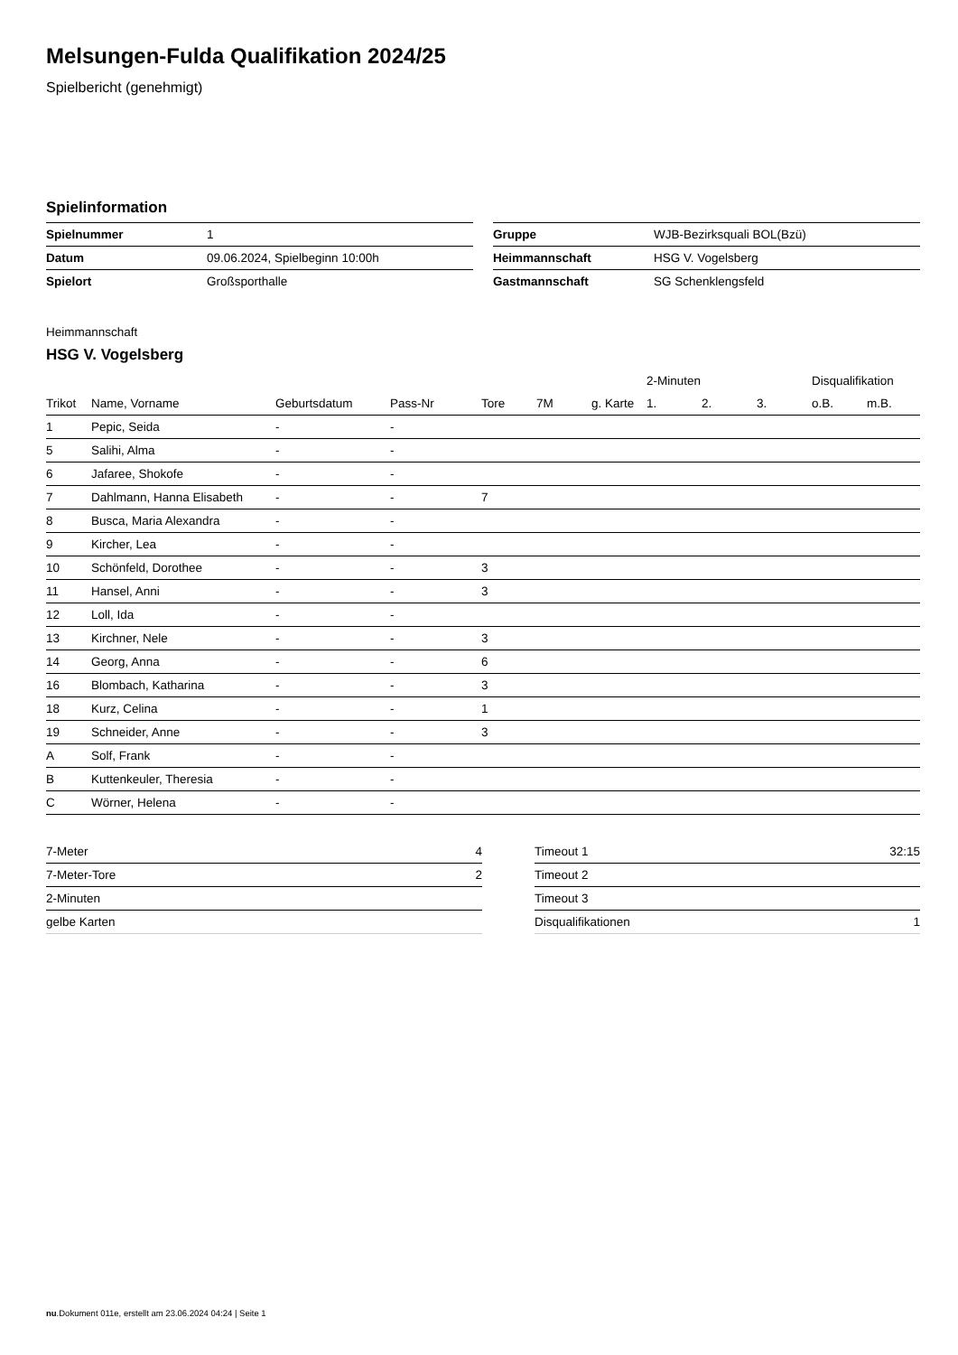Melsungen-Fulda Qualifikation 2024/25
Spielbericht (genehmigt)
Spielinformation
| Spielnummer | 1 |
| Datum | 09.06.2024, Spielbeginn 10:00h |
| Spielort | Großsporthalle |
| Gruppe | WJB-Bezirksquali BOL(Bzü) |
| Heimmannschaft | HSG V. Vogelsberg |
| Gastmannschaft | SG Schenklengsfeld |
Heimmannschaft
HSG V. Vogelsberg
| | | | | | | | 2-Minuten | | | Disqualifikation | |
| Trikot | Name, Vorname | Geburtsdatum | Pass-Nr | Tore | 7M | g. Karte | 1. | 2. | 3. | o.B. | m.B. |
| 1 | Pepic, Seida | - | - | | | | | | | | |
| 5 | Salihi, Alma | - | - | | | | | | | | |
| 6 | Jafaree, Shokofe | - | - | | | | | | | | |
| 7 | Dahlmann, Hanna Elisabeth | - | - | 7 | | | | | | | |
| 8 | Busca, Maria Alexandra | - | - | | | | | | | | |
| 9 | Kircher, Lea | - | - | | | | | | | | |
| 10 | Schönfeld, Dorothee | - | - | 3 | | | | | | | |
| 11 | Hansel, Anni | - | - | 3 | | | | | | | |
| 12 | Loll, Ida | - | - | | | | | | | | |
| 13 | Kirchner, Nele | - | - | 3 | | | | | | | |
| 14 | Georg, Anna | - | - | 6 | | | | | | | |
| 16 | Blombach, Katharina | - | - | 3 | | | | | | | |
| 18 | Kurz, Celina | - | - | 1 | | | | | | | |
| 19 | Schneider, Anne | - | - | 3 | | | | | | | |
| A | Solf, Frank | - | - | | | | | | | | |
| B | Kuttenkeuler, Theresia | - | - | | | | | | | | |
| C | Wörner, Helena | - | - | | | | | | | | |
| 7-Meter | 4 |
| 7-Meter-Tore | 2 |
| 2-Minuten | |
| gelbe Karten | |
| Timeout 1 | 32:15 |
| Timeout 2 | |
| Timeout 3 | |
| Disqualifikationen | 1 |
nu.Dokument 011e, erstellt am 23.06.2024 04:24 | Seite 1